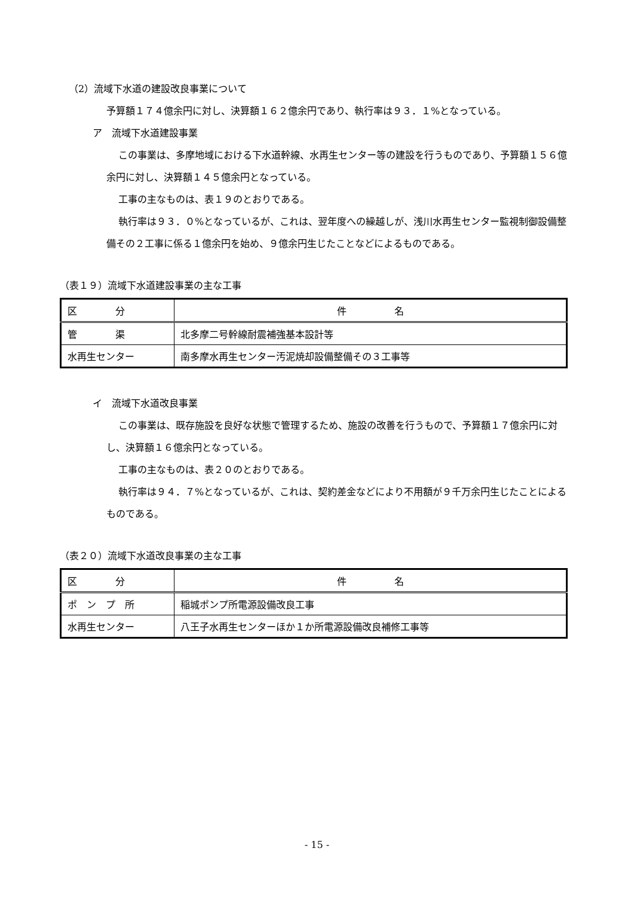（2）流域下水道の建設改良事業について
予算額１７４億余円に対し、決算額１６２億余円であり、執行率は９３．１%となっている。
ア　流域下水道建設事業
この事業は、多摩地域における下水道幹線、水再生センター等の建設を行うものであり、予算額１５６億余円に対し、決算額１４５億余円となっている。
工事の主なものは、表１９のとおりである。
執行率は９３．０%となっているが、これは、翌年度への繰越しが、浅川水再生センター監視制御設備整備その２工事に係る１億余円を始め、９億余円生じたことなどによるものである。
（表１９）流域下水道建設事業の主な工事
| 区 分 | 件 名 |
| 管 渠 | 北多摩二号幹線耐震補強基本設計等 |
| 水再生センター | 南多摩水再生センター汚泥焼却設備整備その３工事等 |
イ　流域下水道改良事業
この事業は、既存施設を良好な状態で管理するため、施設の改善を行うもので、予算額１７億余円に対し、決算額１６億余円となっている。
工事の主なものは、表２０のとおりである。
執行率は９４．７%となっているが、これは、契約差金などにより不用額が９千万余円生じたことによるものである。
（表２０）流域下水道改良事業の主な工事
| 区 分 | 件 名 |
| ポ ン プ 所 | 稲城ポンプ所電源設備改良工事 |
| 水再生センター | 八王子水再生センターほか１か所電源設備改良補修工事等 |
- 15 -